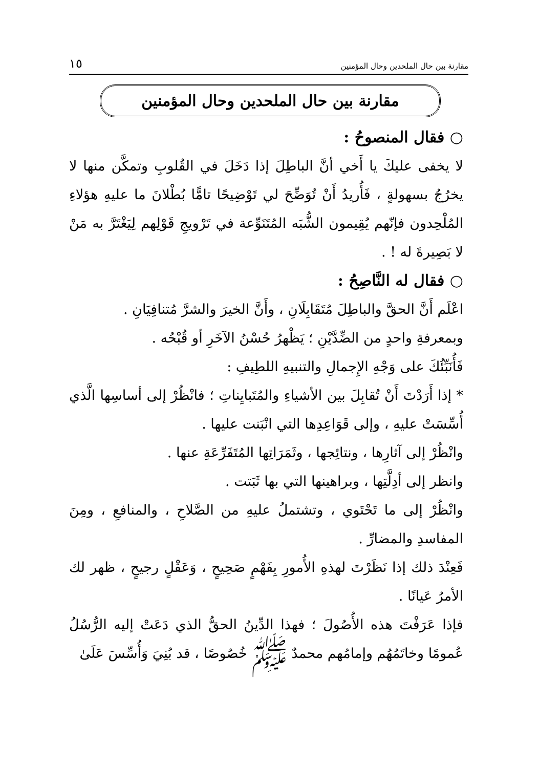مقارنة بين حال الملحدين وحال المؤمنين ١٥
مقارنة بين حال الملحدين وحال المؤمنين
○ فقال المنصوحُ :
لا يخفى عليكَ يا أَخي أنَّ الباطِلَ إذا دَخَلَ في القُلوبِ وتمكَّن منها لا يخرُجُ بسهولةٍ ، فَأُريدُ أَنْ تُوَضِّحَ لي تَوْضِيحًا تامًّا بُطْلانَ ما عليهِ هؤلاءِ المُلْحِدون فإنّهم يُقِيمون الشُّبَه المُتَنَوِّعة في تَرْويجِ قَوْلِهم لِيَغْتَرَّ به مَنْ لا بَصِيرةَ له ! .
○ فقال له النَّاصِحُ :
اعْلَم أَنَّ الحقَّ والباطِلَ مُتَقَابِلَانِ ، وأَنَّ الخيرَ والشرَّ مُتنافِيَانِ .
وبمعرفةِ واحدٍ من الضِّدَّيْنِ ؛ يَظْهرُ حُسْنُ الآخَرِ أو قُبْحُه .
فَأُنَبِّئُكَ على وَجْهِ الإِجمالِ والتنبيهِ اللطِيفِ :
* إذا أَرَدْتَ أَنْ تُقابِلَ بين الأشياءِ والمُتَبايِناتِ ؛ فانْظُرْ إلى أساسِها الَّذي أُسِّسَتْ عليهِ ، وإلى قَوَاعِدِها التي انْبَنت عليها .
وانْظُرْ إلى آثارِها ، ونتائِجها ، وثَمَرَاتِها المُتَفَرِّعَةِ عنها .
وانظر إلى أدِلَّتِها ، وبراهينها التي بها ثَبَتت .
وانْظُرْ إلى ما تَحْتَوي ، وتشتملُ عليهِ من الصَّلاحِ ، والمنافعِ ، ومِنَ المفاسدِ والمضارِّ .
فَعِنْدَ ذلك إذا نَظَرْتَ لهذهِ الأُمورِ بِفَهْمٍ صَحِيحٍ ، وَعَقْلٍ رجيحٍ ، ظهر لك الأمرُ عَيانًا .
فإذا عَرَفْتَ هذه الأُصُولَ ؛ فهذا الدِّينُ الحقُّ الذي دَعَتْ إليه الرُّسُلُ عُمومًا وخاتَمُهُم وإمامُهم محمدٌ ﷺ خُصُوصًا ، قد بُنِيَ وَأُسِّسَ عَلَىٰ